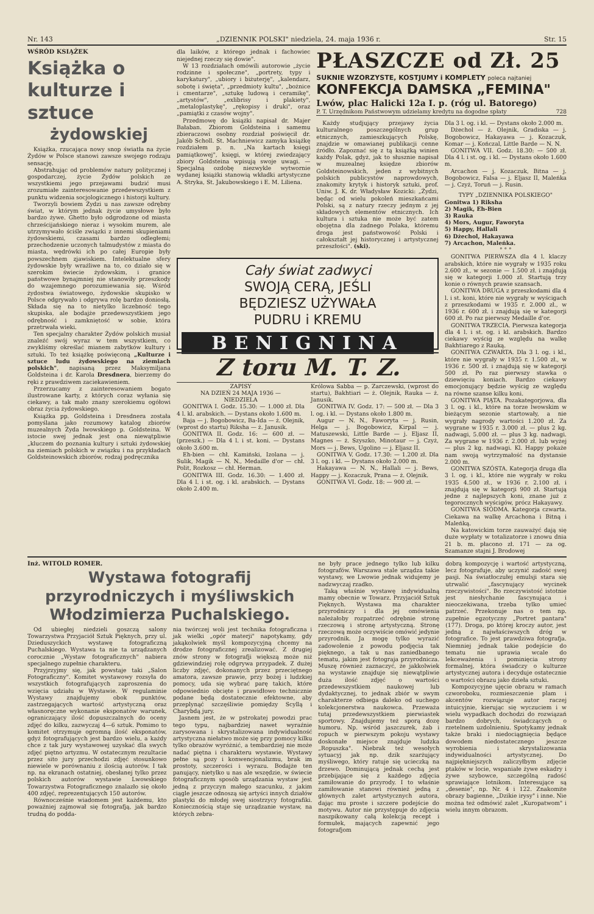Nr. 143 „DZIENNIK POLSKI" niedziela, 24. maja 1936 r. Str. 15
WŚRÓD KSIĄŻEK
Książka o kulturze i sztuce
żydowskiej
Książka, rzucająca nowy snop światła na życie Żydów w Polsce stanowi zawsze swojego rodzaju sensację.
Abstrahując od problemów natury politycznej i gospodarczej, życie Żydów polskich ze wszystkiemi jego przejawami budzić musi zrozumiałe zainteresowanie przedewszystkiem z punktu widzenia socjologicznego i historji kultury.
Tworzyli bowiem Żydzi u nas zawsze odrębny świat, w którym jednak życie umysłowe było bardzo żywe. Ghetto było odgrodzone od miasta chrześcijańskiego nieraz i wysokim murem, ale utrzymywało ściśle związki z innemi skupieniami żydowskiemi, czasami bardzo odległemi; przechodzenie uczonych talmudystów z miasta do miasta, wędrówki ich po całej Europie były powszechnem zjawiskiem. Intelektualne sfery żydowskie były wrażliwe na to, co działo się w szerokim świecie żydowskim, i granice państwowe bynajmniej nie stanowiły przeszkody do wzajemnego porozumiewania się. Wśród żydostwa światowego, żydowskie skupisko w Polsce odgrywało i odgrywa rolę bardzo doniosłą. Składa się na to nietylko liczebność tego skupiska, ale bodajże przedewszystkiem jego odrębność i zamkniętość w sobie, która przetrwała wieki.
Ten specjalny charakter Żydów polskich musiał znaleźć swój wyraz w tem wszystkiem, co zwykliśmy określać mianem zabytków kultury i sztuki. To też książkę poświęconą „Kulturze i sztuce ludu żydowskiego na ziemiach polskich", napisaną przez Maksymiljana Goldsteina i dr. Karola Dresdnera, bierzemy do ręki z prawdziwem zaciekawieniem.
Przerzucamy z zainteresowaniem bogato ilustrowane karty, z których coraz wyłania się ciekawy, a tak mało znany szerokiemu ogółowi obraz życia żydowskiego.
Książka pp. Goldsteina i Dresdnera została pomyślana jako rozumowy katalog zbiorów muzealnych Żyda lwowskiego p. Goldsteina. W istocie swej jednak jest ona niewątpliwie „kluczem do poznania kultury i sztuki żydowskiej na ziemiach polskich w związku i na przykładach Goldsteinowskich zbiorów, rodzaj podręcznika
dla laików, z którego jednak i fachowiec niejednej rzeczy się dowie".
W 13 rozdziałach omówili autorowie „życie rodzinne i społeczne", „portrety, typy i karykatury", „ubiory i biżuterję", „kalendarz, sobotę i święta", „przedmioty kultu", „bożnice i cmentarze", „sztukę ludową i ceramikę", „artystów", „exlibrisy i plakiety", „metaloplastykę", „rękopisy i druki", oraz „pamiątki z czasów wojny".
Przedmowę do książki napisał dr. Majer Bałaban. Zbiorom Goldsteina i samemu zbieraczowi osobny rozdział poświęcił dr. Jakób Scholl. St. Machniewicz zamyka książkę rozdziałem p. n. „Na kartach księgi pamiątkowej", księgi, w której zwiedzający zbiory Goldsteina wpisują swoje uwagi. — Specjalną ozdobę niezwykle wytwornie wydanej książki stanowią wkładki artystyczne A. Stryka, St. Jakubowskiego i E. M. Liliena.
PŁASZCZE od Zł. 25
SUKNIE WZORZYSTE, KOSTJUMY i KOMPLETY poleca najtaniej
KONFEKCJA DAMSKA „FEMINA"
Lwów, plac Halicki 12a I. p. (róg ul. Batorego)
P. T. Urzędnikom Państwowym udzielamy kredytu na dogodne spłaty 728
Każdy studjujący przejawy życia kulturalnego poszczególnych grup etnicznych, zamieszkujących Polskę, znajdzie w omawianej publikacji cenne źródło. Zapoznać się z tą książką winien każdy Polak, gdyż, jak to słusznie napisał w muzealnej księdze zbiorów Goldsteinowskich, jeden z wybitnych polskich publicystów naprowdowych, znakomity krytyk i historyk sztuki, prof. Uniw. J. K. dr. Władysław Kozicki: „Żydzi, będąc od wielu pokoleń mieszkańcami Polski, są z natury rzeczy jednym z jej składowych elementów etnicznych. Ich kultura i sztuka nie może być zatem obojętna dla żadnego Polaka, któremu droga jest państwowość Polski i całokształt jej historycznej i artystycznej przeszłości". (ski).
Dla 3 l. og. i kl. — Dystans około 2.000 m.
Dżechol — ż. Olejnik, Gradiska — j. Bogobowicz, Hakayawa — j. Kozaczuk, Komar — j. Kończal, Little Barde — N. N.
GONITWA VII. Godz. 18.30: — 500 zł. Dla 4 l. i st. og. i kl. — Dystans około 1.600 m.
Arcachon — j. Kozaczuk, Bitna — j. Bogobowicz, Falsa — j. Eljasz II, Maleńka — j. Czyż, Toruń — j. Rusin.
TYPY „DZIENNIKA POLSKIEGO"
Gonitwa 1) Riksha
2) Magik, Eh-Bien
3) Rauka
4) Mors, Augur, Faworyta
5) Happy, Hallali
6) Dżechol, Hakayawa
7) Arcachon, Maleńka.
° ° °
Cały świat zadwyci
SWOJĄ CERĄ, JEŚLI
BĘDZIESZ UŻYWAŁA
PUDRU i KREMU
BENIGNINA
Z toru M. T. Z.
ZAPISY
NA DZIEŃ 24 MAJA 1936 —
NIEDZIELA
GONITWA I. Godz. 15.30: — 1.000 zł. Dla 4 l. kl. arabskich. — Dystans około 1.600 m.
Baja — j. Bogobowicz, Ba-Ida — ż. Olejnik, (wprost do startu) Riksha — ż. Janusik.
GONITWA II. Godz. 16: — 600 zł. — (przeszk.) — Dla 4 l. i st. koni. — Dystans około 3.600 m.
Eh-bien — chł. Kamiński, Izolana — j. Sulik, Magik — N. N., Medaille d'or — chł. Polit, Rozkosz — chł. Herman.
GONITWA III. Godz. 16.30: — 1.400 zł. Dla 4 l. i st. og. i kl. arabskich. — Dystans około 2.400 m.
Królowa Sabba — p. Zarczewski, (wprost do startu), Bakhtiari — ż. Olejnik, Rauka — ż. Janusik.
GONITWA IV. Godz. 17: — 500 zł. — Dla 3 l. og. i kl. — Dystans około 1.800 m.
Augur — N. N., Faworyta — j. Rusin, Helga — j. Bogobowicz, Kirpal — j. Matuszewski, Little Barde — j. Eljasz II, Magnes — ż. Szyszko, Minotaur — j. Czyż, Mors — j. Bews, Ugolino — j. Eljasz II.
GONITWA V. Godz. 17.30: — 1.200 zł. Dla 3 l. og. i kl. — Dystans około 2.000 m.
Hakayawa — N. N., Hallali — j. Bews, Happy — j. Kozaczuk, Prana — ż. Olejnik.
GONITWA VI. Godz. 18: — 900 zł. —
GONITWA PIERWSZA dla 4 l. klaczy arabskich, które nie wygrały w 1935 roku 2.600 zł., w sezonie — 1.500 zł. i znajdują się w kategorji 1.000 zł. Startują trzy konie o równych prawie szansach.
GONITWA DRUGA z przeszkodami dla 4 l. i st. koni, które nie wygrały w wyścigach z przeszkodami w 1935 r. 2.000 zł., w 1936 r. 600 zł. i znajdują się w kategorji 600 zł. Po raz pierwszy Medaille d'or.
GONITWA TRZECIA. Pierwsza kategorja dla 4 l. i st. og. i kl. arabskich. Bardzo ciekawy wyścig ze względu na walkę Bakhtiarego z Rauką.
GONITWA CZWARTA. Dla 3 l. og. i kl., które nie wygrały w 1935 r. 1.500 zł., w 1936 r. 500 zł. i znajdują się w kategorji 500 zł. Po raz pierwszy stawka o dziewięciu koniach. Bardzo ciekawy emocjonujący będzie wyścig ze względu na równe szanse kilku koni.
GONITWA PIĄTA. Pozakategorjowa, dla 3 l. og. i kl., które na torze lwowskim w bieżącym sezonie startowały, a nie wygrały nagrody wartości 1.200 zł. Za wygrane w 1935 r. 3.000 zł. — plus 2 kg. nadwagi, 5.000 zł. — plus 3 kg. nadwagi. Za wygrane w 1936 r. 2.000 zł. lub wyżej — plus 2 kg. nadwagi. Kl. Happy pokaże nam swoją wytrzymałość na dystansie 2.000 m.
GONITWA SZÓSTA. Kategorja druga dla 3 l. og. i kl., które nie wygrały w roku 1935 4.500 zł., w 1936 r. 2.100 zł. i znajdują się w kategorji 900 zł. Startują jedne z najlepszych koni, znane już z tegorocznych wyścigów, prócz Hakayawy.
GONITWA SIÓDMA. Kategorja czwarta. Ciekawa na walkę Arcachona i Bitną i Maleńką.
Na katowickim torze zauważyć dają się duże wypłaty w totalizatorze i znowu dnia 21 b. m. płacono zł. 171 — za og. Szamanze stajni J. Brodowej
Inż. WITOLD ROMER.
Wystawa fotografij przyrodniczych i myśliwskich Włodzimierza Puchalskiego.
Od ubiegłej niedzieli goszczą salony Towarzystwa Przyjaciół Sztuk Pięknych, przy ul. Dzieduszyckich wystawę fotograficzną Puchalskiego. Wystawa ta nie ta urządzanych corocznie „Wystaw fotograficznych" nabiera specjalnego zupełnie charakteru.
Przyjrzyjmy się, jak powstaje taki „Salon Fotograficzny". Komitet wystawowy rozsyła do wszystkich fotografujących zaproszenia do wzięcia udziału w Wystawie. W regulaminie Wystawy znajdujemy obok punktów, zastrzegających wartość artystyczną oraz własnoręczne wykonanie eksponatów warunek, ograniczający ilość dopuszczalnych do oceny zdjęć do kilku, zazwyczaj 4—6 sztuk. Pomimo to komitet otrzymuje ogromną ilość eksponatów, gdyż fotografujących jest bardzo wielu, a każdy chce z tak jury wystawowej uzyskać dla swych zdjęć piętno artyzmu. W ostatecznym rezultacie przez sito jury przechodzi zdjęć stosunkowo niewiele w porównaniu z ilością autorów. I tak np. na ekranach ostatniej, obesłanej tylko przez polskich autorów wystawie Lwowskiego Towarzystwa Fotograficznego znalazło się około 400 zdjęć, reprezentujących 150 autorów.
Równocześnie wiadomem jest każdemu, kto poważniej zajmował się fotografją, jak bardzo trudną do podda-
nia twórczej woli jest technika fotograficzna i jak wielki „opór materji" napotykamy, gdy jakąkolwiek myśl kompozycyjną chcemy na drodze fotograficznej zrealizować. Z drugiej znów strony w fotografji większą może niż gdziewindziej rolę odgrywa przypadek. Z dużej liczby zdjęć, dokonanych przez przeciętnego amatora, zawsze prawie, przy bożej i ludzkiej pomocy, uda się wybrać parę takich, które odpowiednio obcięte i prawidłowo technicznie podane będą dostatecznie efektowne, aby przeplynąć szczęśliwie pomiędzy Scyllą i Charybdą jury.
Jasnem jest, że w pstrokatej powodzi prac tego typu, najbardziej nawet wyraźnie zarysowana i skrystalizowana indywidualność artystyczna niełatwo może się przy pomocy kilku tylko obrazów wyróżnić, a tembardziej nie może nadać piętna i charakteru wystawie. Wystawy pełne są pozy i konwencjonalizmu, brak im prostoty, szczerości i wyrazu. Bodajże ten panujący, nietylko u nas ale wszędzie, w świecie fotograficznym sposób urządzania wystaw jest jedną z przyczyn małego szacunku, z jakim ciągle jeszcze odnoszą się artyści innych działów plastyki do młodej swej siostrzycy fotografiki. Koniecznością staje się urządzanie wystaw, na których zebra-
ne były prace jednego tylko lub kilku fotografów. Warszawa stale urządza takie wystawy, we Lwowie jednak widujemy je nadzwyczaj rzadko.
Taką właśnie wystawę indywidualną mamy obecnie w Towarz. Przyjaciół Sztuk Pięknych. Wystawa ma charakter przyrodniczy i dla jej omówienia należałoby rozpatrzeć odrębnie stronę rzeczową i stronę artystyczną. Stronę rzeczową może oczywiście omówić jedynie przyrodnik. Ja mogę tylko wyrazić zadowolenie z powodu podjęcia tak pięknego, a tak u nas zaniedbanego tematu, jakim jest fotograja przyrodnicza. Muszę również zaznaczyć, że jakkolwiek na wystawie znajduje się niewątpliwie duża ilość zdjęć o wartości przedewszystkiem naukowej lub dydaktycznej, to jednak zbiór w swym charakterze odbiega daleko od suchego kolekcjonerstwa naukowca. Przeważa tutaj przedewszystkiem pierwiastek sportowy. Znajdujemy też sporą dozę humoru. Np. wśród jaszczurek, żab i ropuch w pierwszym pokoju wystawy doskonałe miejsce znajduje ludzka „Ropuszka". Niebrak też wesołych sytuacyj jak np. dzik szarżujący myśliwego, który ratuje się ucieczką na drzewo. Dominującą jednak cechą jest przebijające się z każdego zdjęcia zamiłowanie do przyrody. I to właśnie zamiłowanie stanowi również jedną z głównych zalet artystycznych autora, dając mu proste i szczere podejście do motywu. Autor nie przystępuje do zdjęcia naszpikowany całą kolekcją recept i formułek, mających zapewnić jego fotografjom
dobrą kompozycję i wartość artystyczną, lecz fotografuje, aby uczynić zadość swej pasji. Na światłoczułej emulsji stara się utrwalić „fascynujący wycinek rzeczywistości". Bo rzeczywistość istotnie jest niesłychanie fascynująca i nieoczekiwana, trzeba tylko umieć patrzeć. Przekonuje nas o tem np. zupełnie egzotyczny „Portret pantara" (177). Droga, po której kroczy autor, jest jedną z najwłaściwszych dróg w fotografice. To jest prawdziwa fotografja. Niemniej jednak takie podejście do tematu nie uprawia wcale do lekceważenia i pominięcia strony formalnej, która świadczy o kulturze artystycznej autora i decyduje ostatecznie o wartości obrazu jako dzieła sztuki.
Kompozycyjne ujęcie obrazu w ramach czworoboku, rozmieszczenie plam i akcentów rozwiązuje autor raczej intuicyjnie, kierując się wyczuciem i w wielu wypadkach dochodzi do rozwiązań bardzo dobrych, świadczących o rzetelnem uzdolnieniu. Spotykamy jednak także braki i niedociągnięcia będące dowodem niedostatecznego jeszcze wyrobienia i skrystalizowania indywidualności artystycznej. Do najpiękniejszych zaliczyłbym zdjęcie ptaków w locie, wspaniałe żywe eskadry i żywe szybowce, szczególną radość sprawiające lotnikom. Interesujące są „desenie", np. Nr. 4 i 122. Znakomite obrazy bagienne, „Dzikie irysy" i inne. Nie można też odmówić zalet „Kuropatwom" i wielu innym obrazom.